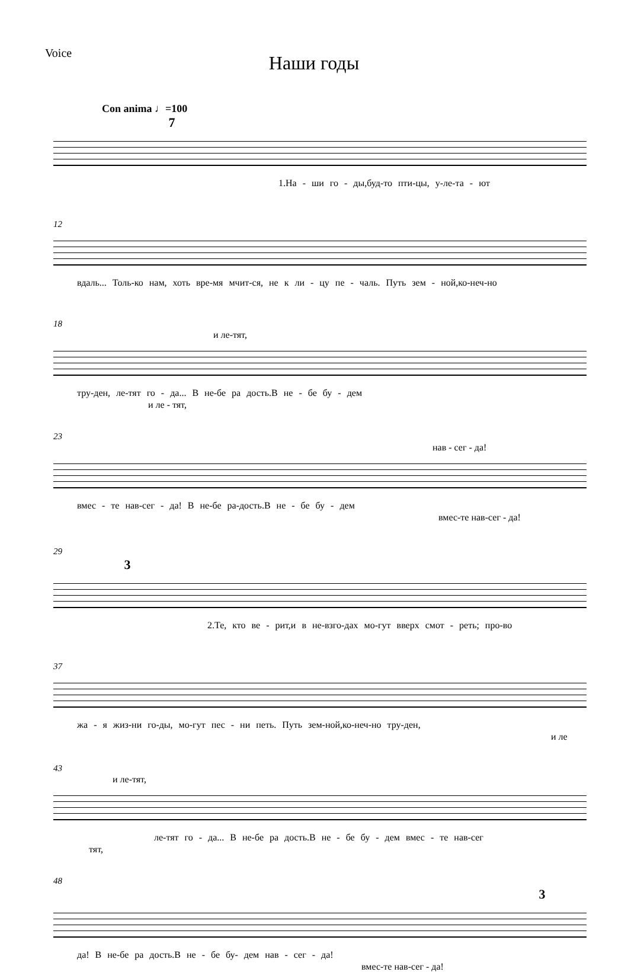Voice
Наши годы
Con anima ♩=100
7
1.На - ши го - ды,буд-то пти-цы, у-ле-та - ют
12
вдаль... Толь-ко нам, хоть вре-мя мчит-ся, не к ли - цу пе - чаль. Путь зем - ной,ко-неч-но
18
и ле-тят,
тру-ден, ле-тят го - да... В не-бе ра дость.В не - бе бу - дем
и ле - тят,
23
нав - сег - да!
вмес - те нав-сег - да! В не-бе ра-дость.В не - бе бу - дем
вмес-те нав-сег - да!
29
3
2.Те, кто ве - рит,и в не-взго-дах мо-гут вверх смот - реть; про-во
37
жа - я жиз-ни го-ды, мо-гут пес - ни петь. Путь зем-ной,ко-неч-но тру-ден,
и ле
43
и ле-тят,
ле-тят го - да... В не-бе ра дость.В не - бе бу - дем вмес - те нав-сег
тят,
48
3
да! В не-бе ра дость.В не - бе бу- дем нав - сег - да!
вмес-те нав-сег - да!